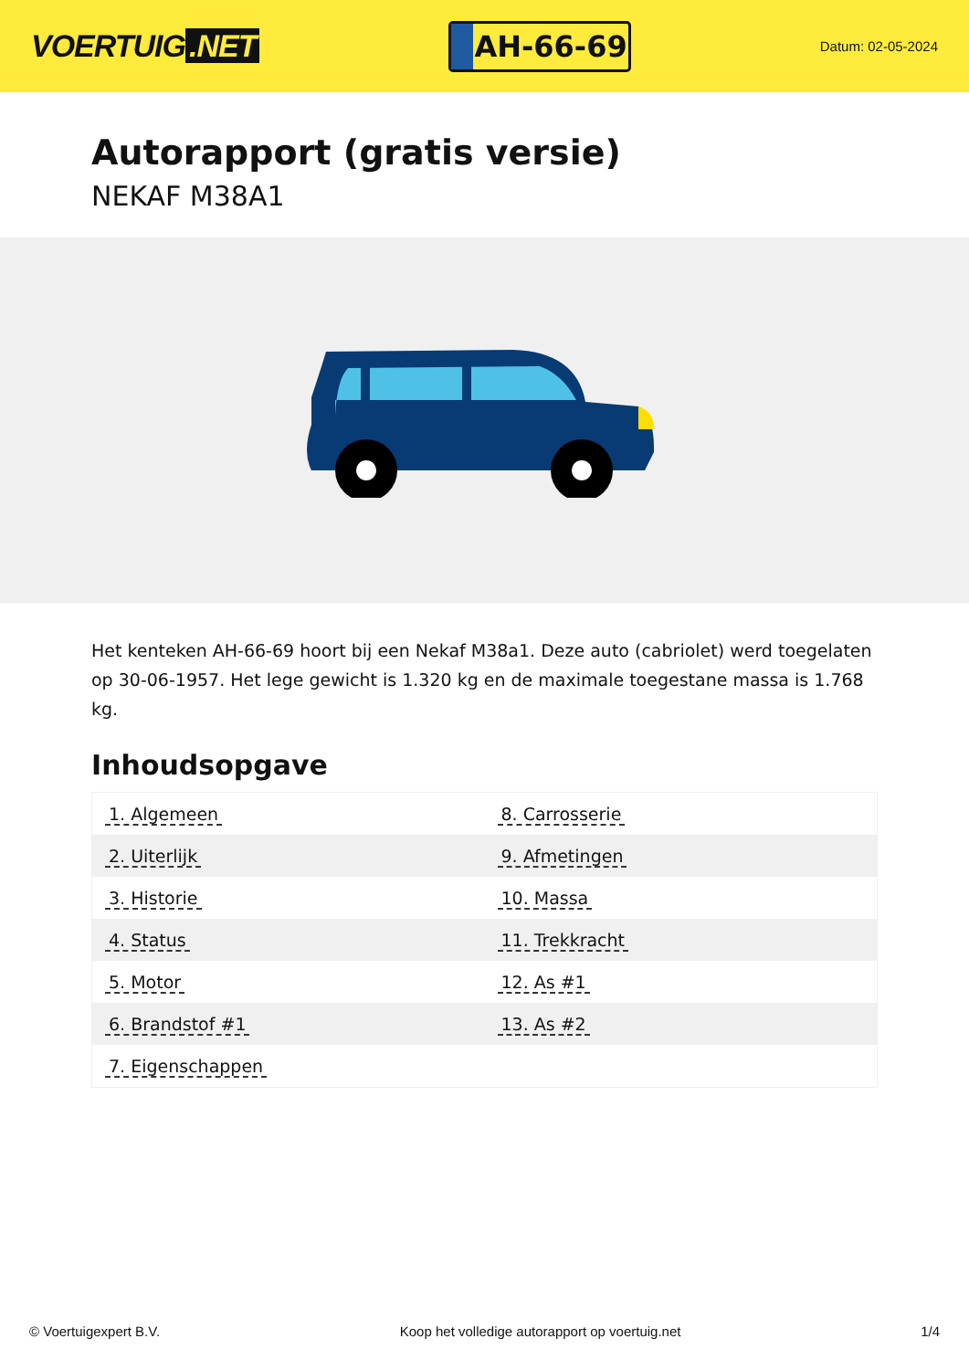VOERTUIG.NET
AH-66-69
Datum: 02-05-2024
Autorapport (gratis versie)
NEKAF M38A1
Het kenteken AH-66-69 hoort bij een Nekaf M38a1. Deze auto (cabriolet) werd toegelaten op 30-06-1957. Het lege gewicht is 1.320 kg en de maximale toegestane massa is 1.768 kg.
Inhoudsopgave
| 1. Algemeen | 8. Carrosserie |
| 2. Uiterlijk | 9. Afmetingen |
| 3. Historie | 10. Massa |
| 4. Status | 11. Trekkracht |
| 5. Motor | 12. As #1 |
| 6. Brandstof #1 | 13. As #2 |
| 7. Eigenschappen | |
© Voertuigexpert B.V. Koop het volledige autorapport op voertuig.net 1/4